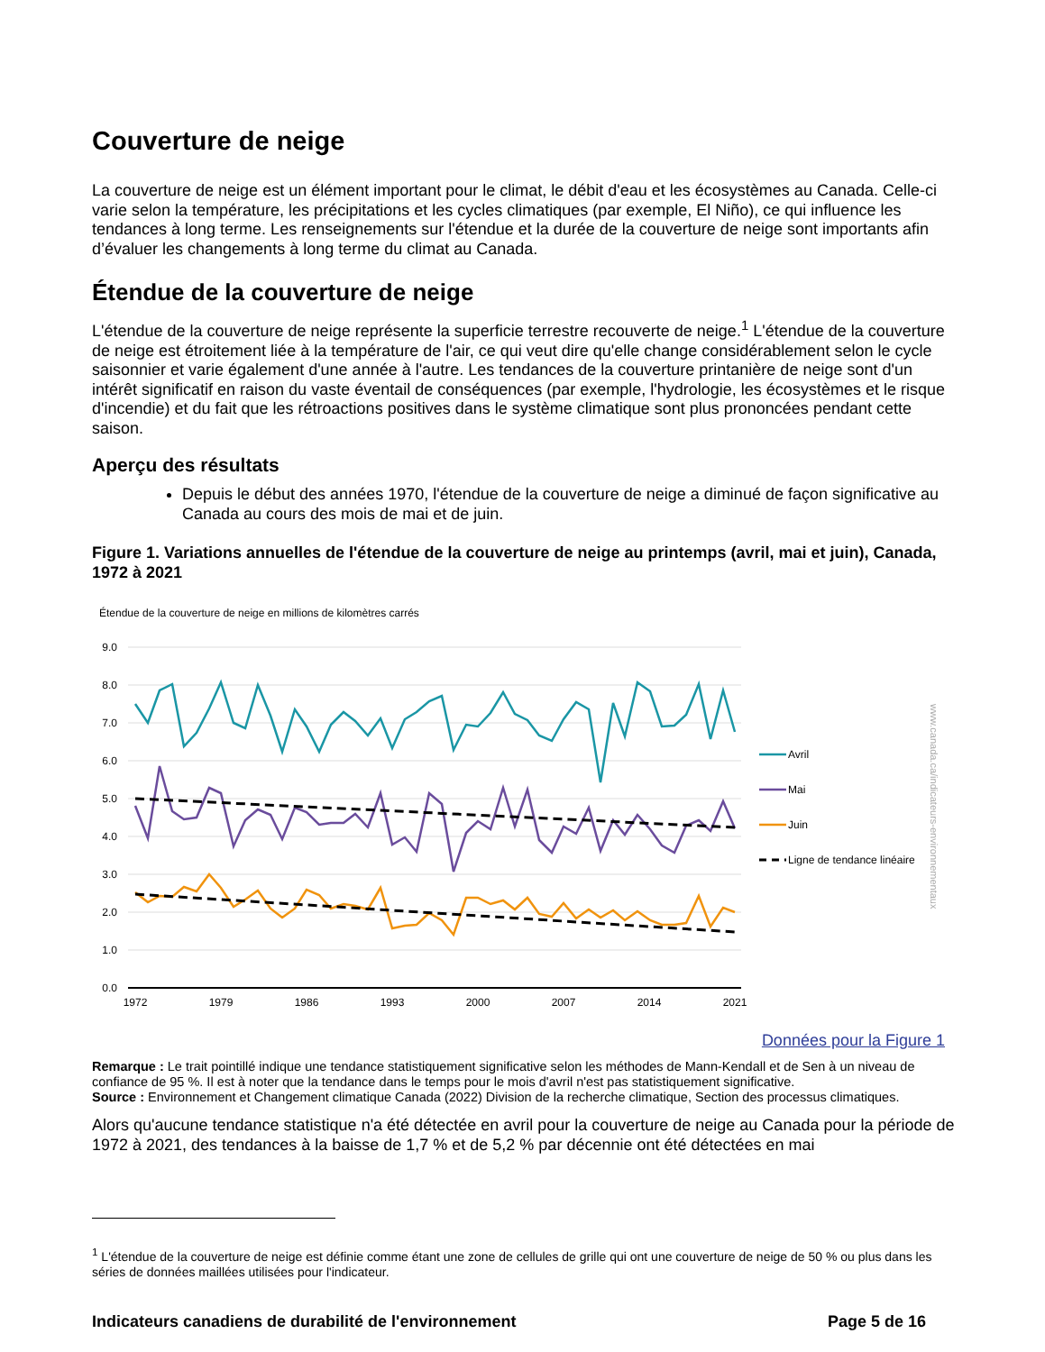Couverture de neige
La couverture de neige est un élément important pour le climat, le débit d'eau et les écosystèmes au Canada. Celle-ci varie selon la température, les précipitations et les cycles climatiques (par exemple, El Niño), ce qui influence les tendances à long terme. Les renseignements sur l'étendue et la durée de la couverture de neige sont importants afin d’évaluer les changements à long terme du climat au Canada.
Étendue de la couverture de neige
L'étendue de la couverture de neige représente la superficie terrestre recouverte de neige.<sup>1</sup> L'étendue de la couverture de neige est étroitement liée à la température de l'air, ce qui veut dire qu'elle change considérablement selon le cycle saisonnier et varie également d'une année à l'autre. Les tendances de la couverture printanière de neige sont d'un intérêt significatif en raison du vaste éventail de conséquences (par exemple, l'hydrologie, les écosystèmes et le risque d'incendie) et du fait que les rétroactions positives dans le système climatique sont plus prononcées pendant cette saison.
Aperçu des résultats
Depuis le début des années 1970, l'étendue de la couverture de neige a diminué de façon significative au Canada au cours des mois de mai et de juin.
Figure 1. Variations annuelles de l'étendue de la couverture de neige au printemps (avril, mai et juin), Canada, 1972 à 2021
Étendue de la couverture de neige en millions de kilomètres carrés
9.0
8.0
7.0
6.0
5.0
4.0
3.0
2.0
1.0
0.0
1972
1979
1986
1993
2000
2007
2014
2021
Avril
Mai
Juin
Ligne de tendance linéaire
www.canada.ca/indicateurs-environnementaux
Données pour la Figure 1
Remarque : Le trait pointillé indique une tendance statistiquement significative selon les méthodes de Mann-Kendall et de Sen à un niveau de confiance de 95 %. Il est à noter que la tendance dans le temps pour le mois d'avril n'est pas statistiquement significative.
Source : Environnement et Changement climatique Canada (2022) Division de la recherche climatique, Section des processus climatiques.
Alors qu'aucune tendance statistique n'a été détectée en avril pour la couverture de neige au Canada pour la période de 1972 à 2021, des tendances à la baisse de 1,7 % et de 5,2 % par décennie ont été détectées en mai
<sup>1</sup> L'étendue de la couverture de neige est définie comme étant une zone de cellules de grille qui ont une couverture de neige de 50 % ou plus dans les séries de données maillées utilisées pour l'indicateur.
Indicateurs canadiens de durabilité de l'environnement Page 5 de 16